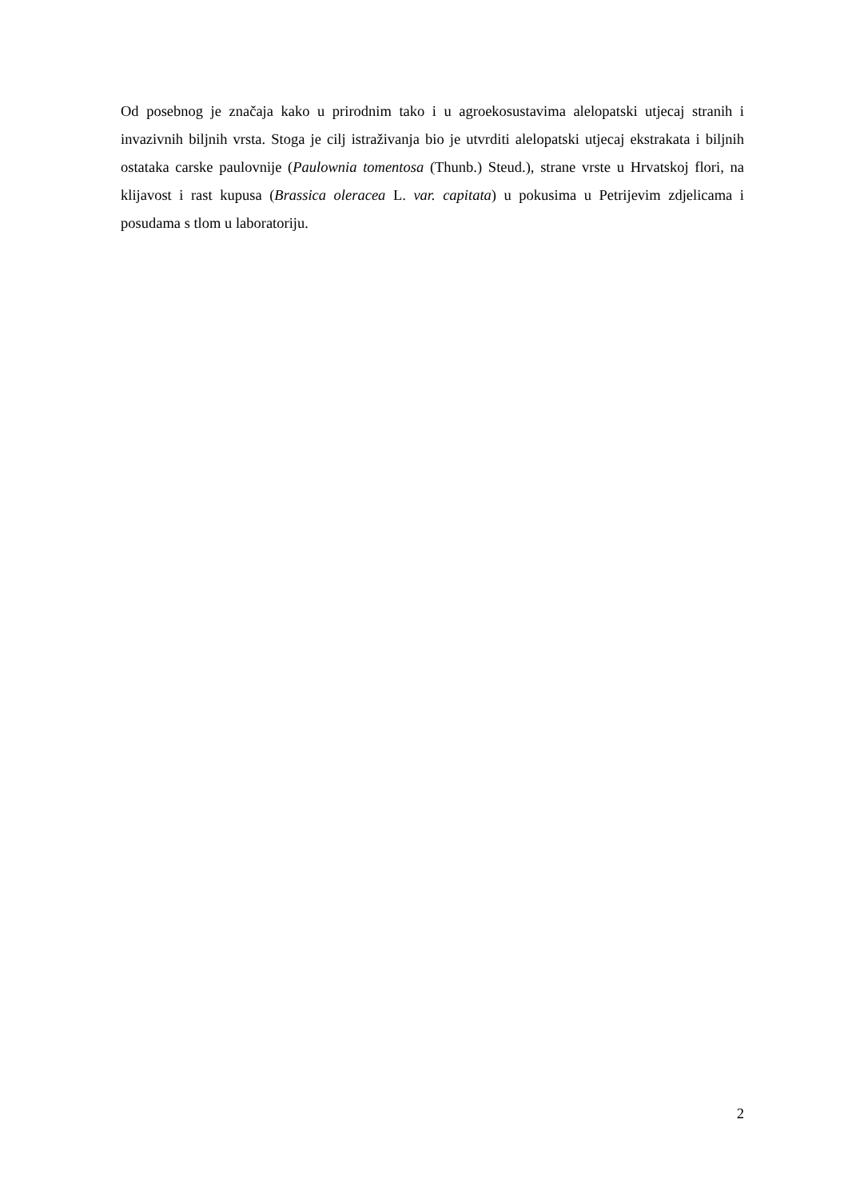Od posebnog je značaja kako u prirodnim tako i u agroekosustavima alelopatski utjecaj stranih i invazivnih biljnih vrsta. Stoga je cilj istraživanja bio je utvrditi alelopatski utjecaj ekstrakata i biljnih ostataka carske paulovnije (Paulownia tomentosa (Thunb.) Steud.), strane vrste u Hrvatskoj flori, na klijavost i rast kupusa (Brassica oleracea L. var. capitata) u pokusima u Petrijevim zdjelicama i posudama s tlom u laboratoriju.
2